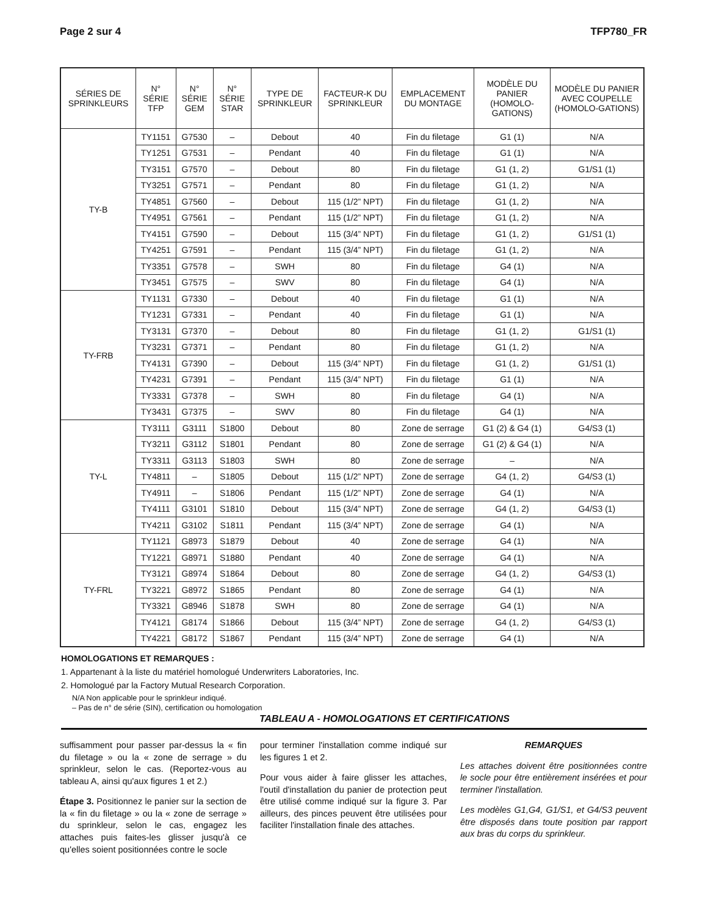Page 2 sur 4 TFP780_FR
| SÉRIES DE SPRINKLEURS | N° SÉRIE TFP | N° SÉRIE GEM | N° SÉRIE STAR | TYPE DE SPRINKLEUR | FACTEUR-K DU SPRINKLEUR | EMPLACEMENT DU MONTAGE | MODÈLE DU PANIER (HOMOLO-GATIONS) | MODÈLE DU PANIER AVEC COUPELLE (HOMOLO-GATIONS) |
| --- | --- | --- | --- | --- | --- | --- | --- | --- |
| TY-B | TY1151 | G7530 | – | Debout | 40 | Fin du filetage | G1 (1) | N/A |
| | TY1251 | G7531 | – | Pendant | 40 | Fin du filetage | G1 (1) | N/A |
| | TY3151 | G7570 | – | Debout | 80 | Fin du filetage | G1 (1, 2) | G1/S1 (1) |
| | TY3251 | G7571 | – | Pendant | 80 | Fin du filetage | G1 (1, 2) | N/A |
| | TY4851 | G7560 | – | Debout | 115 (1/2” NPT) | Fin du filetage | G1 (1, 2) | N/A |
| | TY4951 | G7561 | – | Pendant | 115 (1/2” NPT) | Fin du filetage | G1 (1, 2) | N/A |
| | TY4151 | G7590 | – | Debout | 115 (3/4” NPT) | Fin du filetage | G1 (1, 2) | G1/S1 (1) |
| | TY4251 | G7591 | – | Pendant | 115 (3/4” NPT) | Fin du filetage | G1 (1, 2) | N/A |
| | TY3351 | G7578 | – | SWH | 80 | Fin du filetage | G4 (1) | N/A |
| | TY3451 | G7575 | – | SWV | 80 | Fin du filetage | G4 (1) | N/A |
| TY-FRB | TY1131 | G7330 | – | Debout | 40 | Fin du filetage | G1 (1) | N/A |
| | TY1231 | G7331 | – | Pendant | 40 | Fin du filetage | G1 (1) | N/A |
| | TY3131 | G7370 | – | Debout | 80 | Fin du filetage | G1 (1, 2) | G1/S1 (1) |
| | TY3231 | G7371 | – | Pendant | 80 | Fin du filetage | G1 (1, 2) | N/A |
| | TY4131 | G7390 | – | Debout | 115 (3/4” NPT) | Fin du filetage | G1 (1, 2) | G1/S1 (1) |
| | TY4231 | G7391 | – | Pendant | 115 (3/4” NPT) | Fin du filetage | G1 (1) | N/A |
| | TY3331 | G7378 | – | SWH | 80 | Fin du filetage | G4 (1) | N/A |
| | TY3431 | G7375 | – | SWV | 80 | Fin du filetage | G4 (1) | N/A |
| TY-L | TY3111 | G3111 | S1800 | Debout | 80 | Zone de serrage | G1 (2) & G4 (1) | G4/S3 (1) |
| | TY3211 | G3112 | S1801 | Pendant | 80 | Zone de serrage | G1 (2) & G4 (1) | N/A |
| | TY3311 | G3113 | S1803 | SWH | 80 | Zone de serrage | – | N/A |
| | TY4811 | – | S1805 | Debout | 115 (1/2” NPT) | Zone de serrage | G4 (1, 2) | G4/S3 (1) |
| | TY4911 | – | S1806 | Pendant | 115 (1/2” NPT) | Zone de serrage | G4 (1) | N/A |
| | TY4111 | G3101 | S1810 | Debout | 115 (3/4” NPT) | Zone de serrage | G4 (1, 2) | G4/S3 (1) |
| | TY4211 | G3102 | S1811 | Pendant | 115 (3/4” NPT) | Zone de serrage | G4 (1) | N/A |
| TY-FRL | TY1121 | G8973 | S1879 | Debout | 40 | Zone de serrage | G4 (1) | N/A |
| | TY1221 | G8971 | S1880 | Pendant | 40 | Zone de serrage | G4 (1) | N/A |
| | TY3121 | G8974 | S1864 | Debout | 80 | Zone de serrage | G4 (1, 2) | G4/S3 (1) |
| | TY3221 | G8972 | S1865 | Pendant | 80 | Zone de serrage | G4 (1) | N/A |
| | TY3321 | G8946 | S1878 | SWH | 80 | Zone de serrage | G4 (1) | N/A |
| | TY4121 | G8174 | S1866 | Debout | 115 (3/4” NPT) | Zone de serrage | G4 (1, 2) | G4/S3 (1) |
| | TY4221 | G8172 | S1867 | Pendant | 115 (3/4” NPT) | Zone de serrage | G4 (1) | N/A |
HOMOLOGATIONS ET REMARQUES :
1. Appartenant à la liste du matériel homologué Underwriters Laboratories, Inc.
2. Homologué par la Factory Mutual Research Corporation.
N/A Non applicable pour le sprinkleur indiqué.
– Pas de n° de série (SIN), certification ou homologation
TABLEAU A - HOMOLOGATIONS ET CERTIFICATIONS
suffisamment pour passer par-dessus la « fin du filetage » ou la « zone de serrage » du sprinkleur, selon le cas. (Reportez-vous au tableau A, ainsi qu'aux figures 1 et 2.)
Étape 3. Positionnez le panier sur la section de la « fin du filetage » ou la « zone de serrage » du sprinkleur, selon le cas, engagez les attaches puis faites-les glisser jusqu'à ce qu'elles soient positionnées contre le socle
pour terminer l'installation comme indiqué sur les figures 1 et 2.
Pour vous aider à faire glisser les attaches, l'outil d'installation du panier de protection peut être utilisé comme indiqué sur la figure 3. Par ailleurs, des pinces peuvent être utilisées pour faciliter l'installation finale des attaches.
REMARQUES
Les attaches doivent être positionnées contre le socle pour être entièrement insérées et pour terminer l'installation.
Les modèles G1,G4, G1/S1, et G4/S3 peuvent être disposés dans toute position par rapport aux bras du corps du sprinkleur.